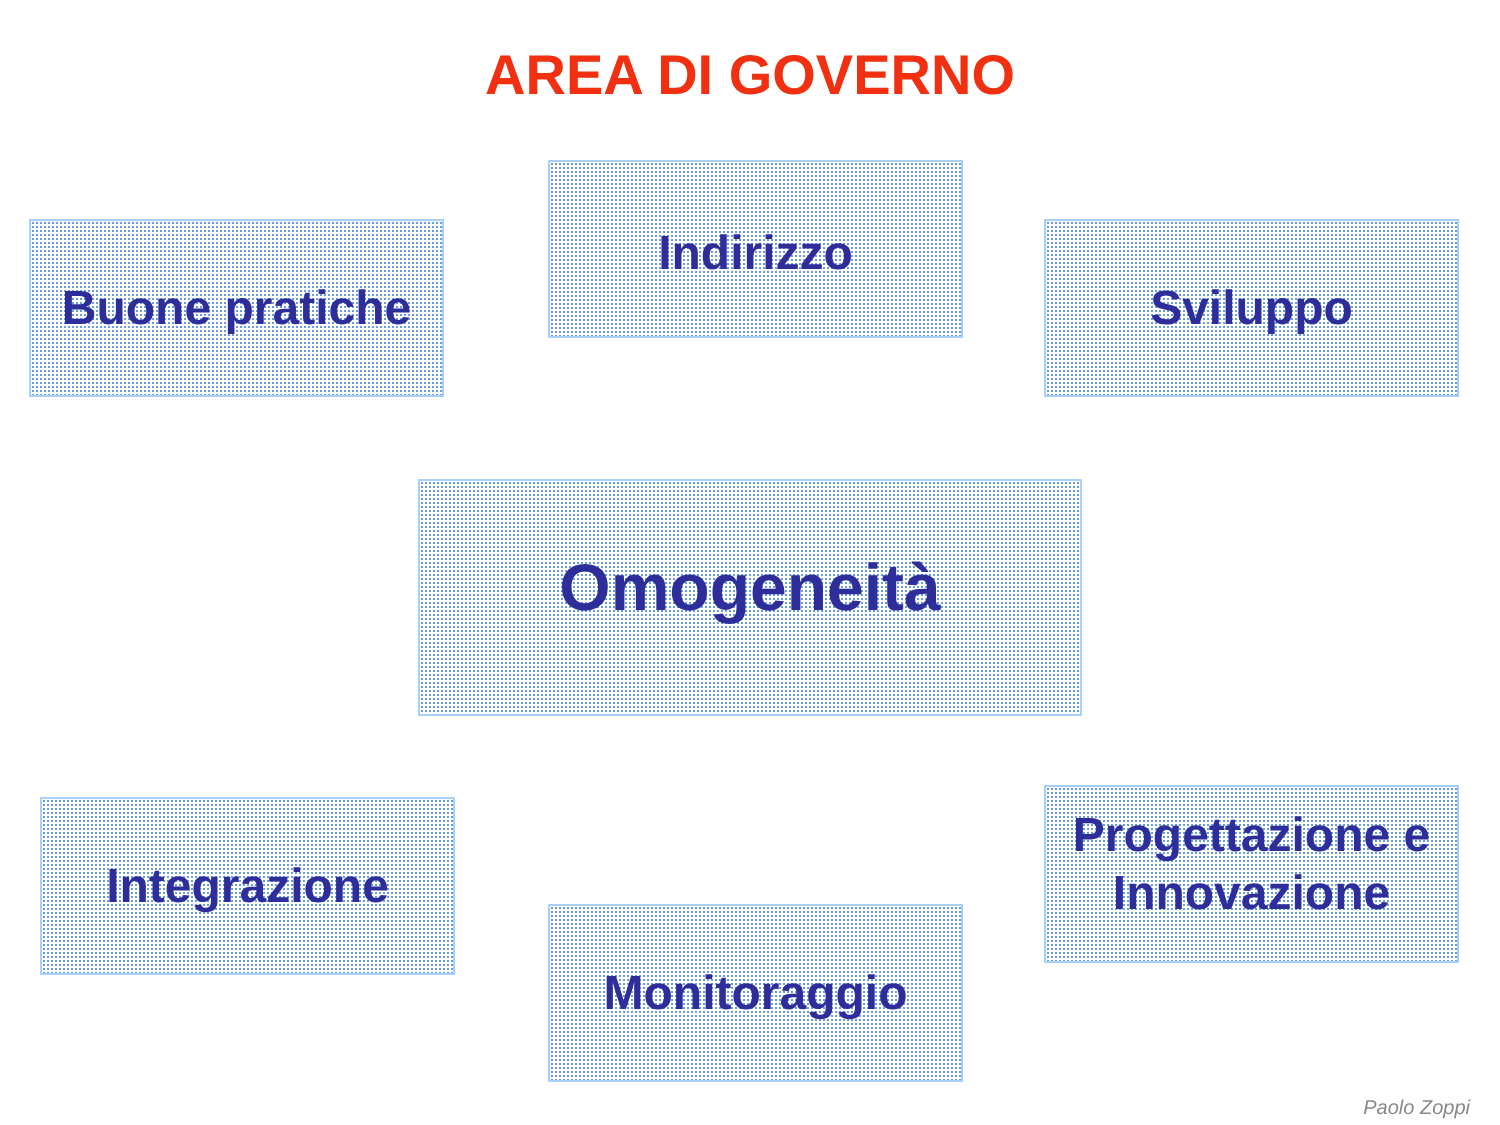AREA DI GOVERNO
Indirizzo
Buone pratiche Sviluppo
Omogeneità
Integrazione
Progettazione e Innovazione
Monitoraggio
Paolo Zoppi